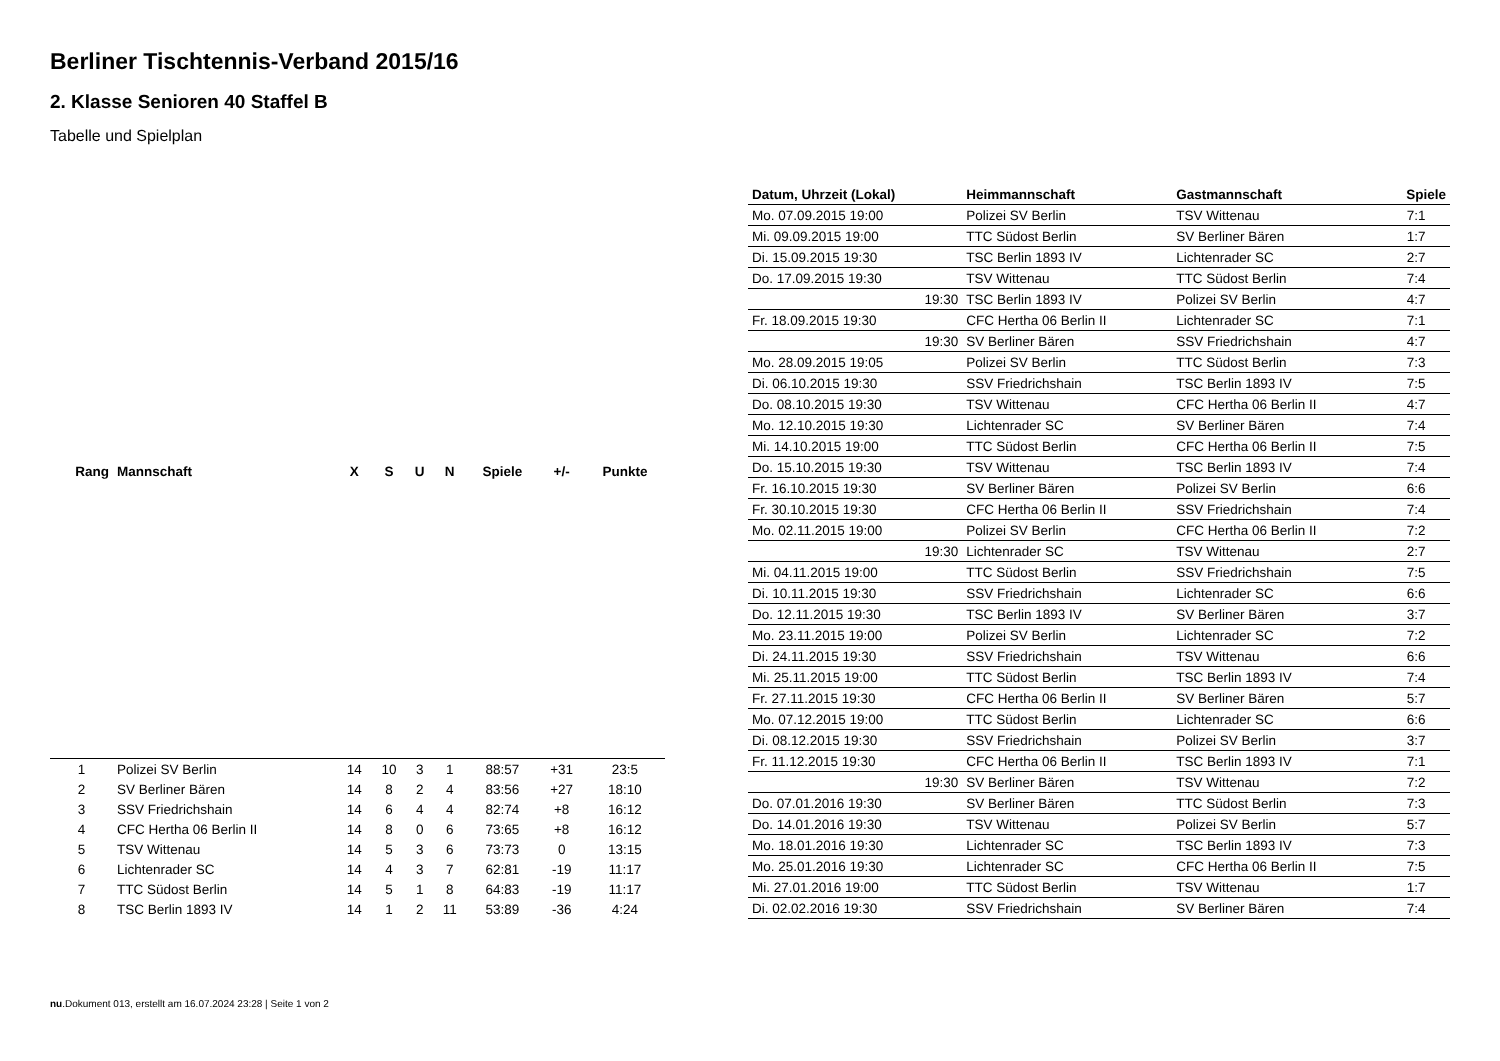Berliner Tischtennis-Verband 2015/16
2. Klasse Senioren 40 Staffel B
Tabelle und Spielplan
| Rang | Mannschaft | X | S | U | N | Spiele | +/- | Punkte |
| --- | --- | --- | --- | --- | --- | --- | --- | --- |
| 1 | Polizei SV Berlin | 14 | 10 | 3 | 1 | 88:57 | +31 | 23:5 |
| 2 | SV Berliner Bären | 14 | 8 | 2 | 4 | 83:56 | +27 | 18:10 |
| 3 | SSV Friedrichshain | 14 | 6 | 4 | 4 | 82:74 | +8 | 16:12 |
| 4 | CFC Hertha 06 Berlin II | 14 | 8 | 0 | 6 | 73:65 | +8 | 16:12 |
| 5 | TSV Wittenau | 14 | 5 | 3 | 6 | 73:73 | 0 | 13:15 |
| 6 | Lichtenrader SC | 14 | 4 | 3 | 7 | 62:81 | -19 | 11:17 |
| 7 | TTC Südost Berlin | 14 | 5 | 1 | 8 | 64:83 | -19 | 11:17 |
| 8 | TSC Berlin 1893 IV | 14 | 1 | 2 | 11 | 53:89 | -36 | 4:24 |
| Datum, Uhrzeit (Lokal) | Heimmannschaft | Gastmannschaft | Spiele |
| --- | --- | --- | --- |
| Mo. 07.09.2015 19:00 | Polizei SV Berlin | TSV Wittenau | 7:1 |
| Mi. 09.09.2015 19:00 | TTC Südost Berlin | SV Berliner Bären | 1:7 |
| Di. 15.09.2015 19:30 | TSC Berlin 1893 IV | Lichtenrader SC | 2:7 |
| Do. 17.09.2015 19:30 | TSV Wittenau | TTC Südost Berlin | 7:4 |
| 19:30 | TSC Berlin 1893 IV | Polizei SV Berlin | 4:7 |
| Fr. 18.09.2015 19:30 | CFC Hertha 06 Berlin II | Lichtenrader SC | 7:1 |
| 19:30 | SV Berliner Bären | SSV Friedrichshain | 4:7 |
| Mo. 28.09.2015 19:05 | Polizei SV Berlin | TTC Südost Berlin | 7:3 |
| Di. 06.10.2015 19:30 | SSV Friedrichshain | TSC Berlin 1893 IV | 7:5 |
| Do. 08.10.2015 19:30 | TSV Wittenau | CFC Hertha 06 Berlin II | 4:7 |
| Mo. 12.10.2015 19:30 | Lichtenrader SC | SV Berliner Bären | 7:4 |
| Mi. 14.10.2015 19:00 | TTC Südost Berlin | CFC Hertha 06 Berlin II | 7:5 |
| Do. 15.10.2015 19:30 | TSV Wittenau | TSC Berlin 1893 IV | 7:4 |
| Fr. 16.10.2015 19:30 | SV Berliner Bären | Polizei SV Berlin | 6:6 |
| Fr. 30.10.2015 19:30 | CFC Hertha 06 Berlin II | SSV Friedrichshain | 7:4 |
| Mo. 02.11.2015 19:00 | Polizei SV Berlin | CFC Hertha 06 Berlin II | 7:2 |
| 19:30 | Lichtenrader SC | TSV Wittenau | 2:7 |
| Mi. 04.11.2015 19:00 | TTC Südost Berlin | SSV Friedrichshain | 7:5 |
| Di. 10.11.2015 19:30 | SSV Friedrichshain | Lichtenrader SC | 6:6 |
| Do. 12.11.2015 19:30 | TSC Berlin 1893 IV | SV Berliner Bären | 3:7 |
| Mo. 23.11.2015 19:00 | Polizei SV Berlin | Lichtenrader SC | 7:2 |
| Di. 24.11.2015 19:30 | SSV Friedrichshain | TSV Wittenau | 6:6 |
| Mi. 25.11.2015 19:00 | TTC Südost Berlin | TSC Berlin 1893 IV | 7:4 |
| Fr. 27.11.2015 19:30 | CFC Hertha 06 Berlin II | SV Berliner Bären | 5:7 |
| Mo. 07.12.2015 19:00 | TTC Südost Berlin | Lichtenrader SC | 6:6 |
| Di. 08.12.2015 19:30 | SSV Friedrichshain | Polizei SV Berlin | 3:7 |
| Fr. 11.12.2015 19:30 | CFC Hertha 06 Berlin II | TSC Berlin 1893 IV | 7:1 |
| 19:30 | SV Berliner Bären | TSV Wittenau | 7:2 |
| Do. 07.01.2016 19:30 | SV Berliner Bären | TTC Südost Berlin | 7:3 |
| Do. 14.01.2016 19:30 | TSV Wittenau | Polizei SV Berlin | 5:7 |
| Mo. 18.01.2016 19:30 | Lichtenrader SC | TSC Berlin 1893 IV | 7:3 |
| Mo. 25.01.2016 19:30 | Lichtenrader SC | CFC Hertha 06 Berlin II | 7:5 |
| Mi. 27.01.2016 19:00 | TTC Südost Berlin | TSV Wittenau | 1:7 |
| Di. 02.02.2016 19:30 | SSV Friedrichshain | SV Berliner Bären | 7:4 |
nu.Dokument 013, erstellt am 16.07.2024 23:28 | Seite 1 von 2